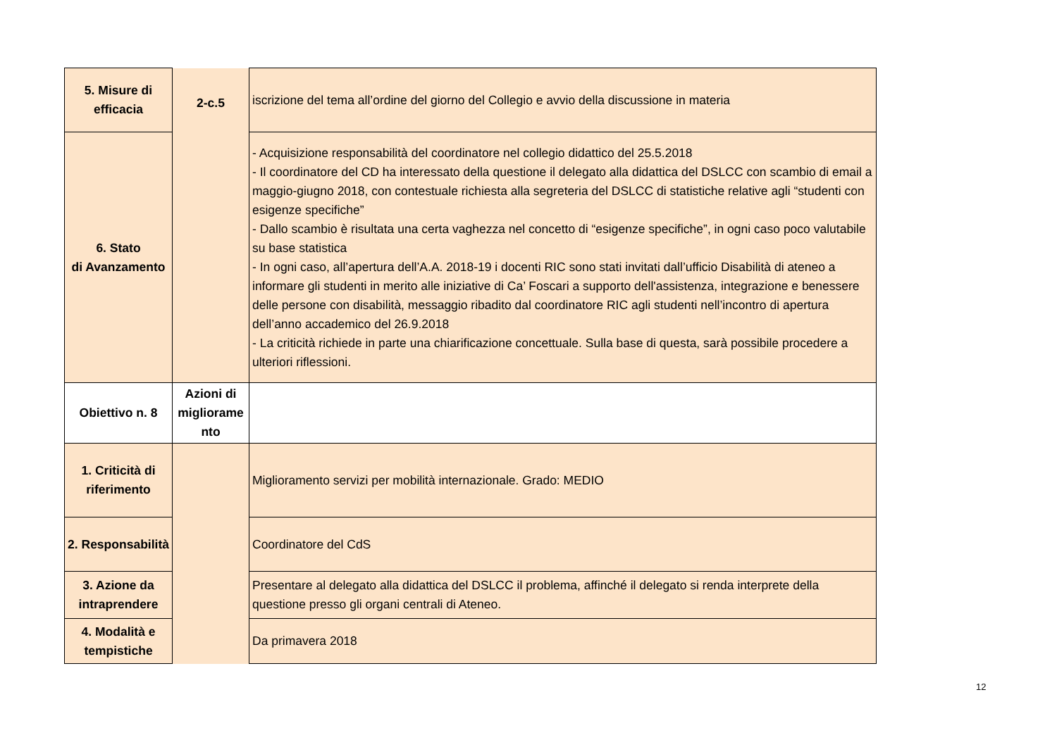| 5. Misure di efficacia | 2-c.5 | iscrizione del tema all’ordine del giorno del Collegio e avvio della discussione in materia |
| 6. Stato di Avanzamento | | - Acquisizione responsabilità del coordinatore nel collegio didattico del 25.5.2018 - Il coordinatore del CD ha interessato della questione il delegato alla didattica del DSLCC con scambio di email a maggio-giugno 2018, con contestuale richiesta alla segreteria del DSLCC di statistiche relative agli “studenti con esigenze specifiche” - Dallo scambio è risultata una certa vaghezza nel concetto di “esigenze specifiche”, in ogni caso poco valutabile su base statistica - In ogni caso, all’apertura dell’A.A. 2018-19 i docenti RIC sono stati invitati dall’ufficio Disabilità di ateneo a informare gli studenti in merito alle iniziative di Ca’ Foscari a supporto dell'assistenza, integrazione e benessere delle persone con disabilità, messaggio ribadito dal coordinatore RIC agli studenti nell’incontro di apertura dell’anno accademico del 26.9.2018 - La criticità richiede in parte una chiarificazione concettuale. Sulla base di questa, sarà possibile procedere a ulteriori riflessioni. |
| Obiettivo n. 8 | Azioni di migliorame nto | |
| 1. Criticità di riferimento | | Miglioramento servizi per mobilità internazionale. Grado: MEDIO |
| 2. Responsabilità | | Coordinatore del CdS |
| 3. Azione da intraprendere | | Presentare al delegato alla didattica del DSLCC il problema, affinché il delegato si renda interprete della questione presso gli organi centrali di Ateneo. |
| 4. Modalità e tempistiche | | Da primavera 2018 |
12